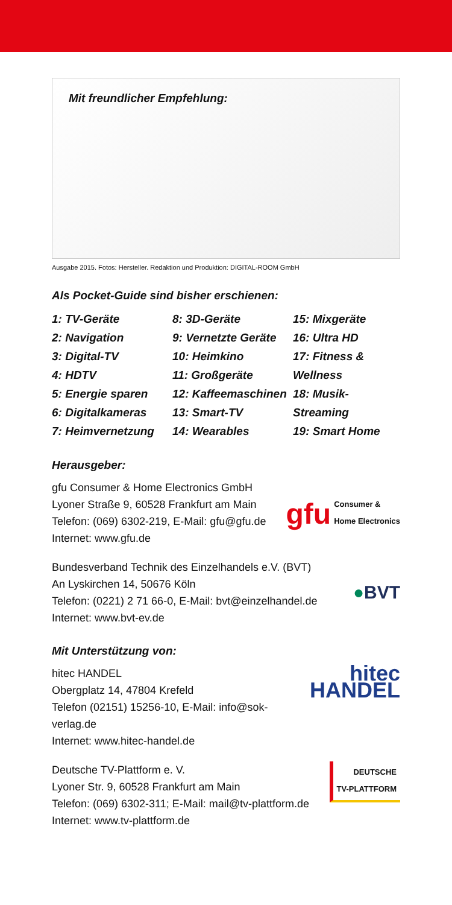Mit freundlicher Empfehlung:
Ausgabe 2015. Fotos: Hersteller. Redaktion und Produktion: DIGITAL-ROOM GmbH
Als Pocket-Guide sind bisher erschienen:
1: TV-Geräte
2: Navigation
3: Digital-TV
4: HDTV
5: Energie sparen
6: Digitalkameras
7: Heimvernetzung
8: 3D-Geräte
9: Vernetzte Geräte
10: Heimkino
11: Großgeräte
12: Kaffeemaschinen
13: Smart-TV
14: Wearables
15: Mixgeräte
16: Ultra HD
17: Fitness & Wellness
18: Musik-Streaming
19: Smart Home
Herausgeber:
gfu Consumer & Home Electronics GmbH
Lyoner Straße 9, 60528 Frankfurt am Main
Telefon: (069) 6302-219, E-Mail: gfu@gfu.de
Internet: www.gfu.de
gfu Consumer &
Home Electronics
Bundesverband Technik des Einzelhandels e.V. (BVT)
An Lyskirchen 14, 50676 Köln
Telefon: (0221) 2 71 66-0, E-Mail: bvt@einzelhandel.de
Internet: www.bvt-ev.de
●BVT
Mit Unterstützung von:
hitec HANDEL
Obergplatz 14, 47804 Krefeld
Telefon (02151) 15256-10, E-Mail: info@sok-verlag.de
Internet: www.hitec-handel.de
hitec HANDEL
Deutsche TV-Plattform e. V.
Lyoner Str. 9, 60528 Frankfurt am Main
Telefon: (069) 6302-311; E-Mail: mail@tv-plattform.de
Internet: www.tv-plattform.de
DEUTSCHE
TV-PLATTFORM